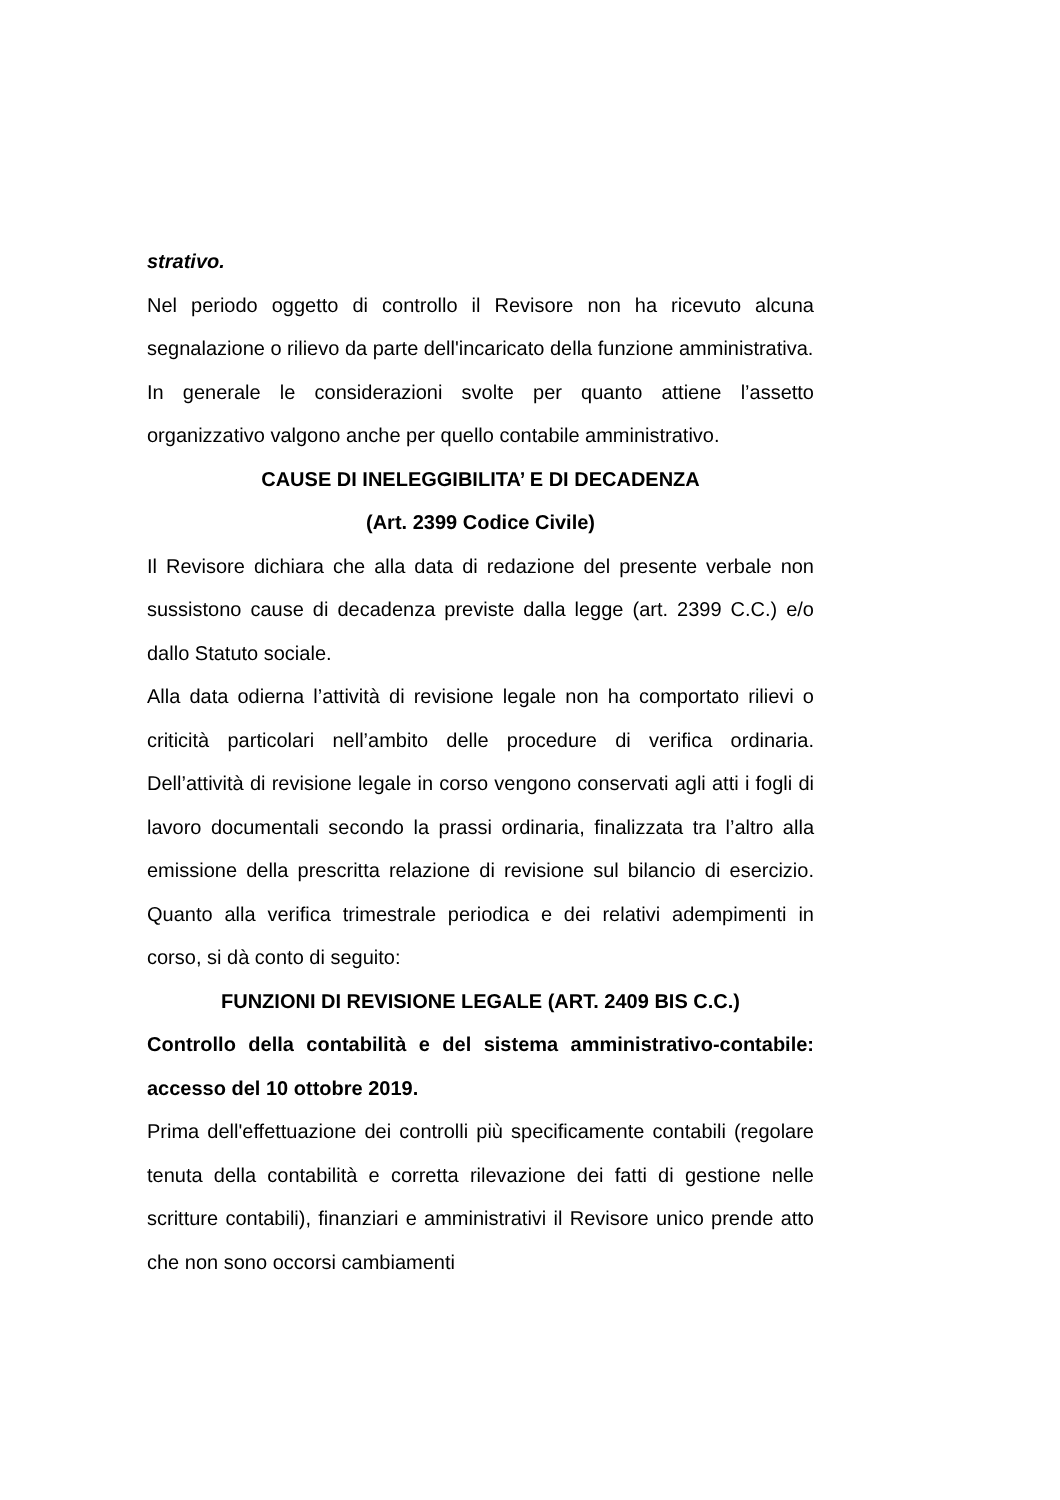strativo.
Nel periodo oggetto di controllo il Revisore non ha ricevuto alcuna segnalazione o rilievo da parte dell'incaricato della funzione amministrativa.
In generale le considerazioni svolte per quanto attiene l’assetto organizzativo valgono anche per quello contabile amministrativo.
CAUSE DI INELEGGIBILITA’ E DI DECADENZA
(Art. 2399 Codice Civile)
Il Revisore dichiara che alla data di redazione del presente verbale non sussistono cause di decadenza previste dalla legge (art. 2399 C.C.) e/o dallo Statuto sociale.
Alla data odierna l’attività di revisione legale non ha comportato rilievi o criticità particolari nell’ambito delle procedure di verifica ordinaria. Dell’attività di revisione legale in corso vengono conservati agli atti i fogli di lavoro documentali secondo la prassi ordinaria, finalizzata tra l’altro alla emissione della prescritta relazione di revisione sul bilancio di esercizio. Quanto alla verifica trimestrale periodica e dei relativi adempimenti in corso, si dà conto di seguito:
FUNZIONI DI REVISIONE LEGALE (ART. 2409 BIS C.C.)
Controllo della contabilità e del sistema amministrativo-contabile: accesso del 10 ottobre 2019.
Prima dell'effettuazione dei controlli più specificamente contabili (regolare tenuta della contabilità e corretta rilevazione dei fatti di gestione nelle scritture contabili), finanziari e amministrativi il Revisore unico prende atto che non sono occorsi cambiamenti